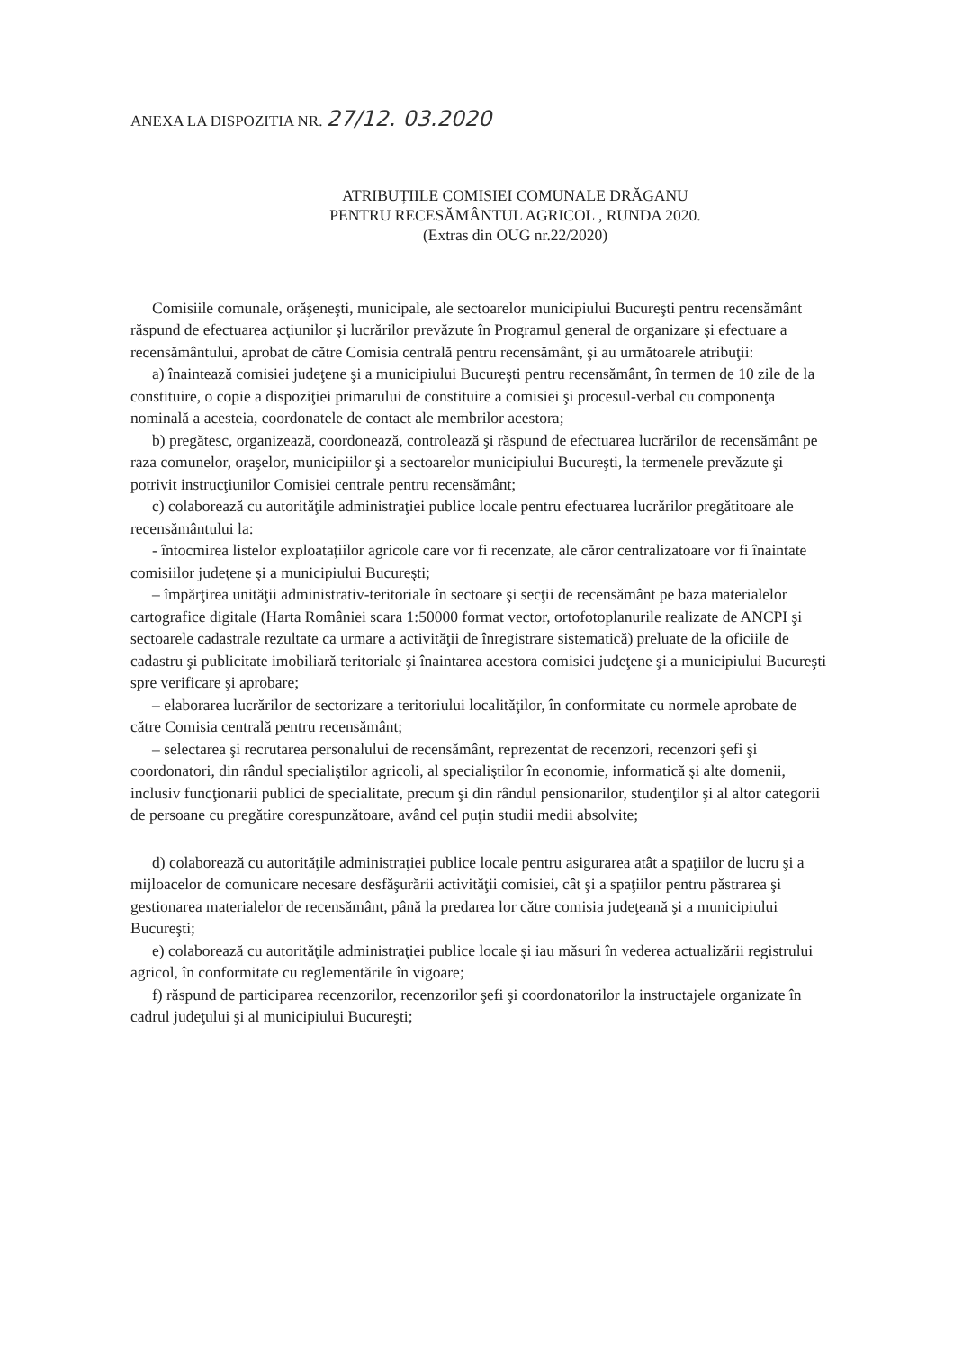ANEXA LA DISPOZITIA NR. 27/12. 03.2020
ATRIBUȚIILE COMISIEI COMUNALE DRĂGANU
PENTRU RECESĂMÂNTUL AGRICOL , RUNDA 2020.
(Extras din OUG nr.22/2020)
Comisiile comunale, orăşeneşti, municipale, ale sectoarelor municipiului Bucureşti pentru recensământ răspund de efectuarea acţiunilor şi lucrărilor prevăzute în Programul general de organizare şi efectuare a recensământului, aprobat de către Comisia centrală pentru recensământ, şi au următoarele atribuţii:
a) înaintează comisiei judeţene şi a municipiului Bucureşti pentru recensământ, în termen de 10 zile de la constituire, o copie a dispoziţiei primarului de constituire a comisiei şi procesul-verbal cu componenţa nominală a acesteia, coordonatele de contact ale membrilor acestora;
b) pregătesc, organizează, coordonează, controlează şi răspund de efectuarea lucrărilor de recensământ pe raza comunelor, oraşelor, municipiilor şi a sectoarelor municipiului Bucureşti, la termenele prevăzute şi potrivit instrucţiunilor Comisiei centrale pentru recensământ;
c) colaborează cu autorităţile administraţiei publice locale pentru efectuarea lucrărilor pregătitoare ale recensământului la:
- întocmirea listelor exploatațiilor agricole care vor fi recenzate, ale căror centralizatoare vor fi înaintate comisiilor judeţene şi a municipiului Bucureşti;
– împărţirea unităţii administrativ-teritoriale în sectoare şi secţii de recensământ pe baza materialelor cartografice digitale (Harta României scara 1:50000 format vector, ortofotoplanurile realizate de ANCPI şi sectoarele cadastrale rezultate ca urmare a activităţii de înregistrare sistematică) preluate de la oficiile de cadastru şi publicitate imobiliară teritoriale şi înaintarea acestora comisiei judeţene şi a municipiului Bucureşti spre verificare şi aprobare;
– elaborarea lucrărilor de sectorizare a teritoriului localităţilor, în conformitate cu normele aprobate de către Comisia centrală pentru recensământ;
– selectarea şi recrutarea personalului de recensământ, reprezentat de recenzori, recenzori şefi şi coordonatori, din rândul specialiştilor agricoli, al specialiştilor în economie, informatică şi alte domenii, inclusiv funcţionarii publici de specialitate, precum şi din rândul pensionarilor, studenţilor şi al altor categorii de persoane cu pregătire corespunzătoare, având cel puţin studii medii absolvite;
d) colaborează cu autorităţile administraţiei publice locale pentru asigurarea atât a spaţiilor de lucru şi a mijloacelor de comunicare necesare desfăşurării activităţii comisiei, cât şi a spaţiilor pentru păstrarea şi gestionarea materialelor de recensământ, până la predarea lor către comisia judeţeană şi a municipiului Bucureşti;
e) colaborează cu autorităţile administraţiei publice locale şi iau măsuri în vederea actualizării registrului agricol, în conformitate cu reglementările în vigoare;
f) răspund de participarea recenzorilor, recenzorilor şefi şi coordonatorilor la instructajele organizate în cadrul judeţului şi al municipiului Bucureşti;